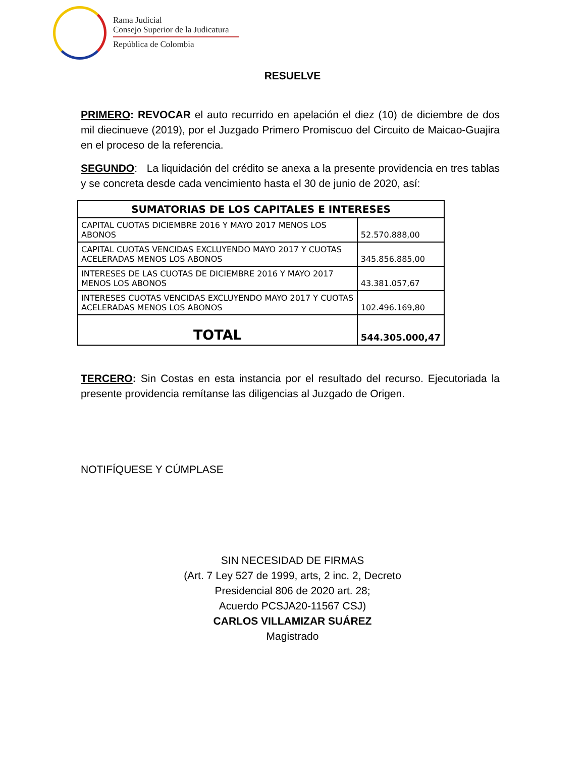Rama Judicial
Consejo Superior de la Judicatura
República de Colombia
RESUELVE
PRIMERO: REVOCAR el auto recurrido en apelación el diez (10) de diciembre de dos mil diecinueve (2019), por el Juzgado Primero Promiscuo del Circuito de Maicao-Guajira en el proceso de la referencia.
SEGUNDO: La liquidación del crédito se anexa a la presente providencia en tres tablas y se concreta desde cada vencimiento hasta el 30 de junio de 2020, así:
| SUMATORIAS DE LOS CAPITALES E INTERESES | |
| --- | --- |
| CAPITAL CUOTAS DICIEMBRE 2016 Y MAYO 2017 MENOS LOS ABONOS | 52.570.888,00 |
| CAPITAL CUOTAS VENCIDAS EXCLUYENDO MAYO 2017 Y CUOTAS ACELERADAS MENOS LOS ABONOS | 345.856.885,00 |
| INTERESES DE LAS CUOTAS DE DICIEMBRE 2016 Y MAYO 2017 MENOS LOS ABONOS | 43.381.057,67 |
| INTERESES CUOTAS VENCIDAS EXCLUYENDO MAYO 2017 Y CUOTAS ACELERADAS MENOS LOS ABONOS | 102.496.169,80 |
| TOTAL | 544.305.000,47 |
TERCERO: Sin Costas en esta instancia por el resultado del recurso. Ejecutoriada la presente providencia remítanse las diligencias al Juzgado de Origen.
NOTIFÍQUESE Y CÚMPLASE
SIN NECESIDAD DE FIRMAS
(Art. 7 Ley 527 de 1999, arts, 2 inc. 2, Decreto
Presidencial 806 de 2020 art. 28;
Acuerdo PCSJA20-11567 CSJ)
CARLOS VILLAMIZAR SUÁREZ
Magistrado